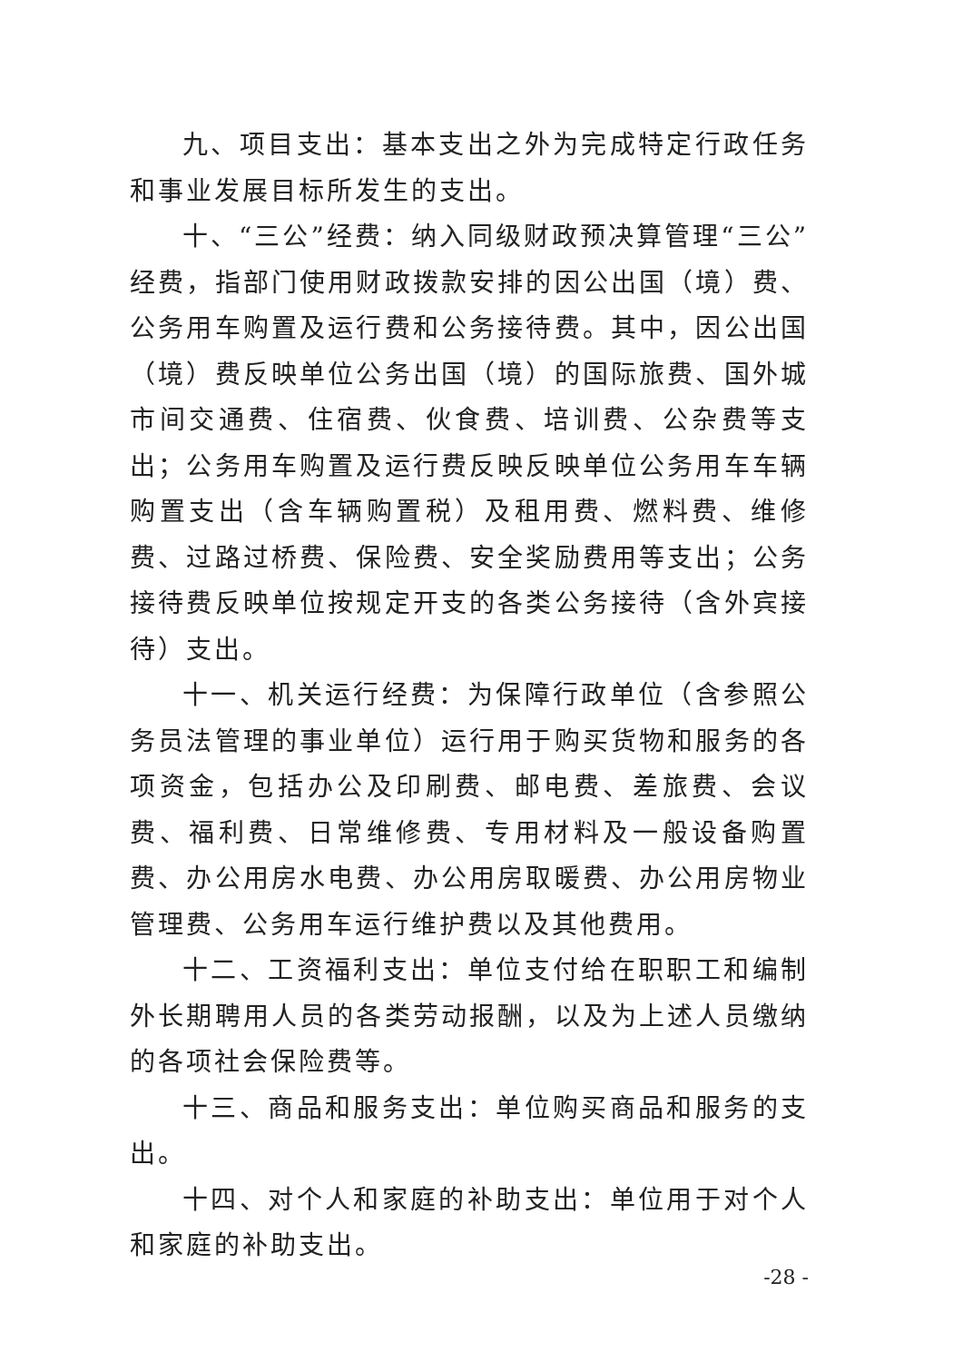九、项目支出：基本支出之外为完成特定行政任务和事业发展目标所发生的支出。
十、“三公”经费：纳入同级财政预决算管理“三公”经费，指部门使用财政拨款安排的因公出国（境）费、公务用车购置及运行费和公务接待费。其中，因公出国（境）费反映单位公务出国（境）的国际旅费、国外城市间交通费、住宿费、伙食费、培训费、公杂费等支出；公务用车购置及运行费反映反映单位公务用车车辆购置支出（含车辆购置税）及租用费、燃料费、维修费、过路过桥费、保险费、安全奖励费用等支出；公务接待费反映单位按规定开支的各类公务接待（含外宾接待）支出。
十一、机关运行经费：为保障行政单位（含参照公务员法管理的事业单位）运行用于购买货物和服务的各项资金，包括办公及印刷费、邮电费、差旅费、会议费、福利费、日常维修费、专用材料及一般设备购置费、办公用房水电费、办公用房取暖费、办公用房物业管理费、公务用车运行维护费以及其他费用。
十二、工资福利支出：单位支付给在职职工和编制外长期聘用人员的各类劳动报酬，以及为上述人员缴纳的各项社会保险费等。
十三、商品和服务支出：单位购买商品和服务的支出。
十四、对个人和家庭的补助支出：单位用于对个人和家庭的补助支出。
-28 -